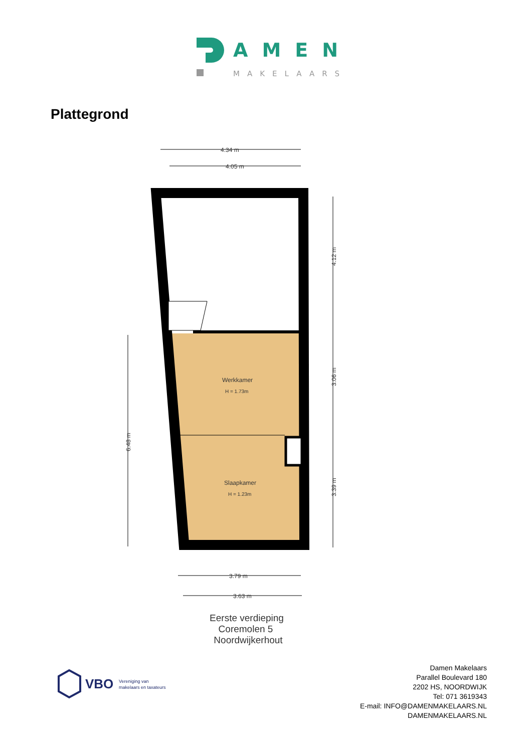AMEN
MAKELAARS
Plattegrond
4.34 m
4.05 m
Werkkamer
H = 1.73m
Slaapkamer
H = 1.23m
4.12 m
3.06 m
3.39 m
6.48 m
3.79 m
3.63 m
Eerste verdieping
Coremolen 5
Noordwijkerhout
VBO
Vereniging van
makelaars en taxateurs
Damen Makelaars
Parallel Boulevard 180
2202 HS, NOORDWIJK
Tel: 071 3619343
E-mail: INFO@DAMENMAKELAARS.NL
DAMENMAKELAARS.NL